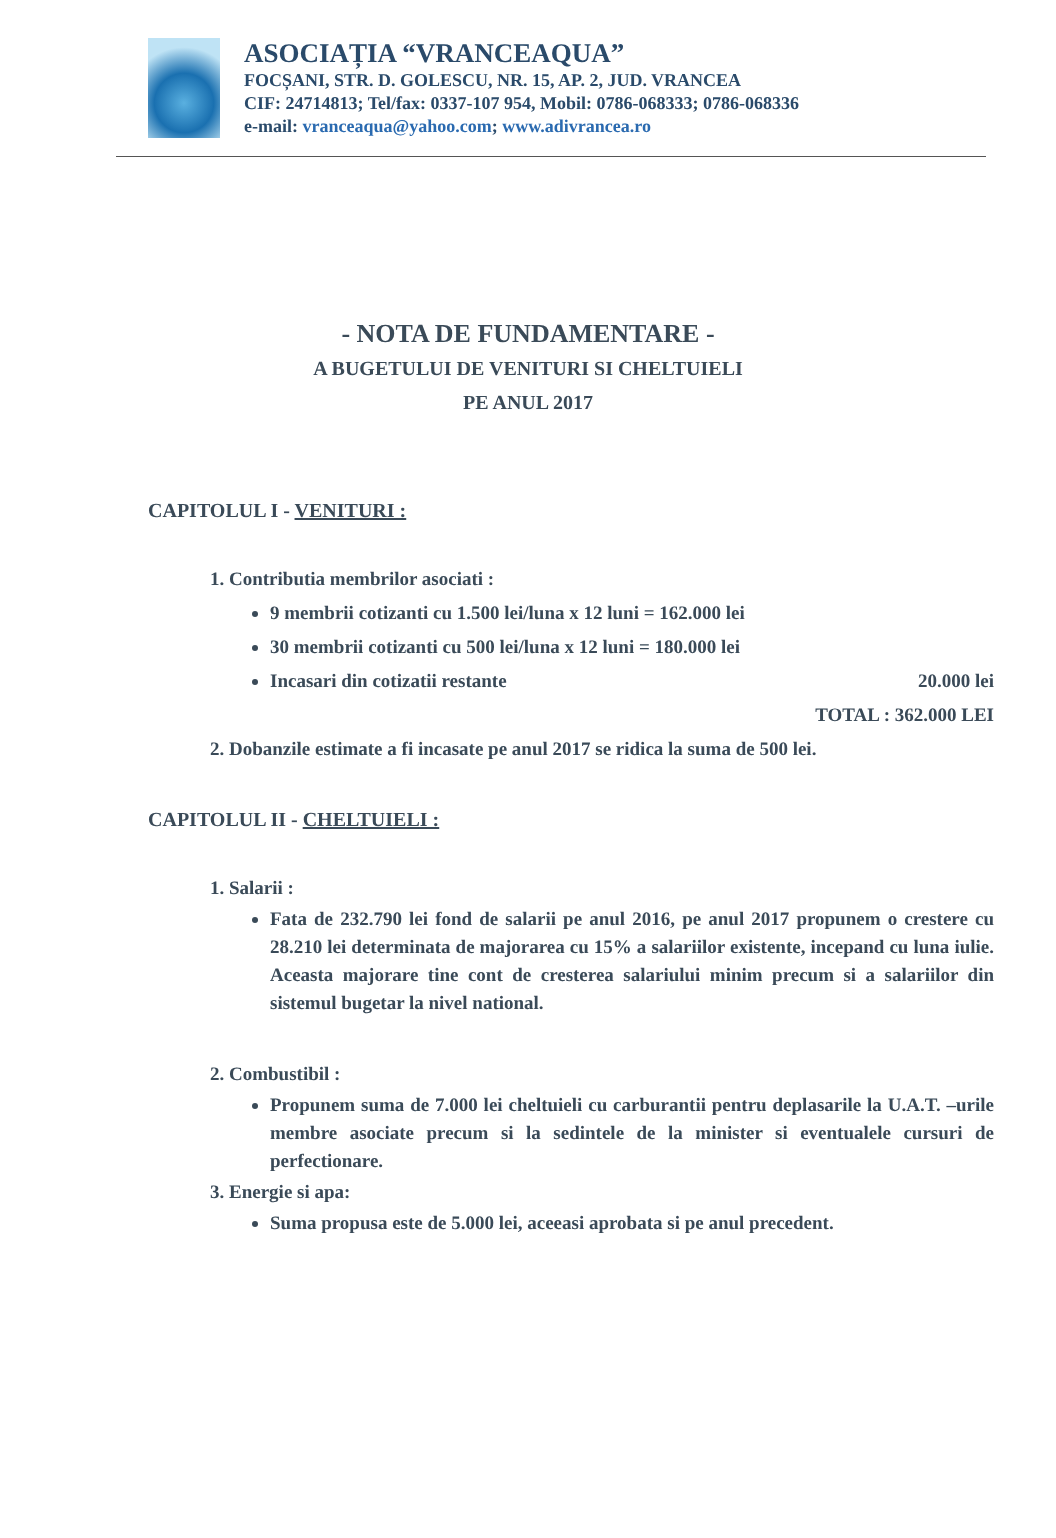ASOCIAȚIA “VRANCEAQUA”
FOCȘANI, STR. D. GOLESCU, NR. 15, AP. 2, JUD. VRANCEA
CIF: 24714813; Tel/fax: 0337-107 954, Mobil: 0786-068333; 0786-068336
e-mail: vranceaqua@yahoo.com; www.adivrancea.ro
- NOTA DE FUNDAMENTARE -
A BUGETULUI DE VENITURI SI CHELTUIELI
PE ANUL 2017
CAPITOLUL I - VENITURI :
1. Contributia membrilor asociati :
9 membrii cotizanti cu 1.500 lei/luna x 12 luni = 162.000 lei
30 membrii cotizanti cu 500 lei/luna x 12 luni = 180.000 lei
Incasari din cotizatii restante 20.000 lei
TOTAL : 362.000 LEI
2. Dobanzile estimate a fi incasate pe anul 2017 se ridica la suma de 500 lei.
CAPITOLUL II - CHELTUIELI :
1. Salarii :
Fata de 232.790 lei fond de salarii pe anul 2016, pe anul 2017 propunem o crestere cu 28.210 lei determinata de majorarea cu 15% a salariilor existente, incepand cu luna iulie. Aceasta majorare tine cont de cresterea salariului minim precum si a salariilor din sistemul bugetar la nivel national.
2. Combustibil :
Propunem suma de 7.000 lei cheltuieli cu carburantii pentru deplasarile la U.A.T. –urile membre asociate precum si la sedintele de la minister si eventualele cursuri de perfectionare.
3. Energie si apa:
Suma propusa este de 5.000 lei, aceeasi aprobata si pe anul precedent.